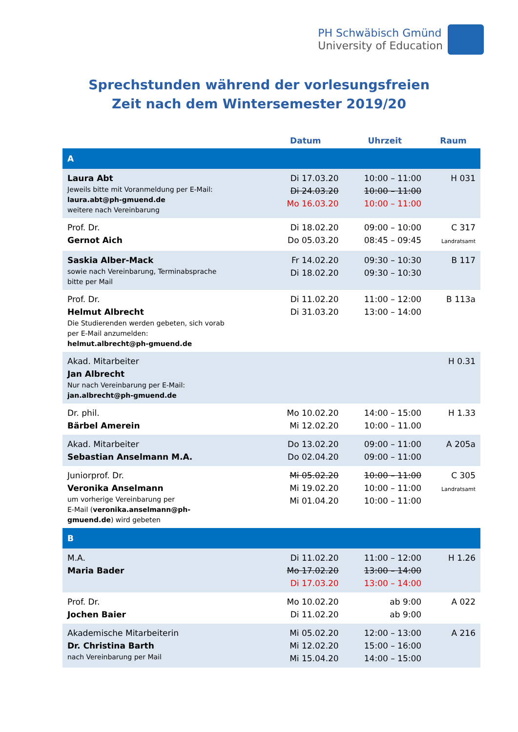PH Schwäbisch Gmünd
University of Education
Sprechstunden während der vorlesungsfreien
Zeit nach dem Wintersemester 2019/20
| | Datum | Uhrzeit | Raum |
| --- | --- | --- | --- |
| A | | | |
| Laura Abt Jeweils bitte mit Voranmeldung per E-Mail: laura.abt@ph-gmuend.de weitere nach Vereinbarung | Di 17.03.20 Di 24.03.20 Mo 16.03.20 | 10:00 – 11:00 10:00 – 11:00 10:00 – 11:00 | H 031 |
| Prof. Dr. Gernot Aich | Di 18.02.20 Do 05.03.20 | 09:00 – 10:00 08:45 – 09:45 | C 317 Landratsamt |
| Saskia Alber-Mack sowie nach Vereinbarung, Terminabsprache bitte per Mail | Fr 14.02.20 Di 18.02.20 | 09:30 – 10:30 09:30 – 10:30 | B 117 |
| Prof. Dr. Helmut Albrecht Die Studierenden werden gebeten, sich vorab per E-Mail anzumelden: helmut.albrecht@ph-gmuend.de | Di 11.02.20 Di 31.03.20 | 11:00 – 12:00 13:00 – 14:00 | B 113a |
| Akad. Mitarbeiter Jan Albrecht Nur nach Vereinbarung per E-Mail: jan.albrecht@ph-gmuend.de | | | H 0.31 |
| Dr. phil. Bärbel Amerein | Mo 10.02.20 Mi 12.02.20 | 14:00 – 15:00 10:00 – 11.00 | H 1.33 |
| Akad. Mitarbeiter Sebastian Anselmann M.A. | Do 13.02.20 Do 02.04.20 | 09:00 – 11:00 09:00 – 11:00 | A 205a |
| Juniorprof. Dr. Veronika Anselmann um vorherige Vereinbarung per E-Mail ( veronika.anselmann@ph- gmuend.de ) wird gebeten | Mi 05.02.20 Mi 19.02.20 Mi 01.04.20 | 10:00 – 11:00 10:00 – 11:00 10:00 – 11:00 | C 305 Landratsamt |
| B | | | |
| M.A. Maria Bader | Di 11.02.20 Mo 17.02.20 Di 17.03.20 | 11:00 – 12:00 13:00 – 14:00 13:00 – 14:00 | H 1.26 |
| Prof. Dr. Jochen Baier | Mo 10.02.20 Di 11.02.20 | ab 9:00 ab 9:00 | A 022 |
| Akademische Mitarbeiterin Dr. Christina Barth nach Vereinbarung per Mail | Mi 05.02.20 Mi 12.02.20 Mi 15.04.20 | 12:00 – 13:00 15:00 – 16:00 14:00 – 15:00 | A 216 |